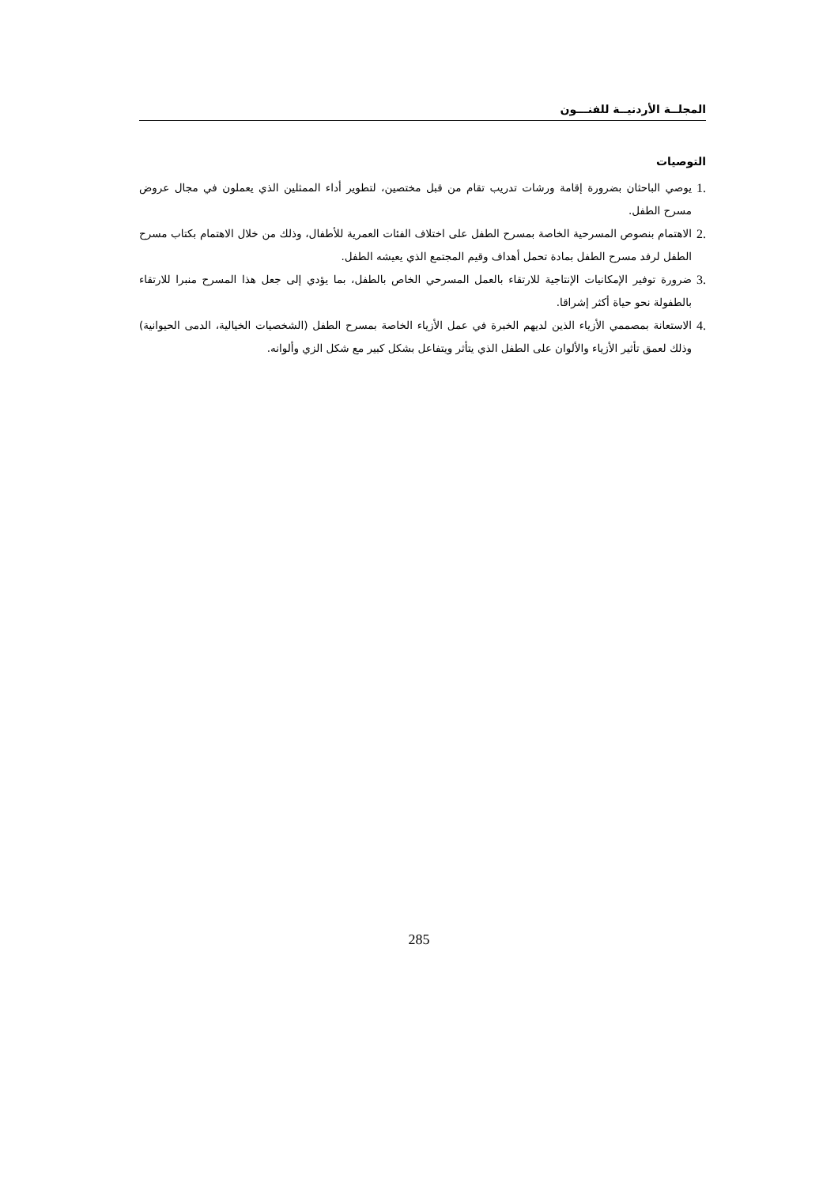المجلــة الأردنيــة للفنـــون
التوصيات
.1
يوصي الباحثان بضرورة إقامة ورشات تدريب تقام من قبل مختصين، لتطوير أداء الممثلين الذي يعملون في مجال عروض مسرح الطفل.
.2
الاهتمام بنصوص المسرحية الخاصة بمسرح الطفل على اختلاف الفئات العمرية للأطفال، وذلك من خلال الاهتمام بكتاب مسرح الطفل لرفد مسرح الطفل بمادة تحمل أهداف وقيم المجتمع الذي يعيشه الطفل.
.3
ضرورة توفير الإمكانيات الإنتاجية للارتقاء بالعمل المسرحي الخاص بالطفل، بما يؤدي إلى جعل هذا المسرح منبرا للارتقاء بالطفولة نحو حياة أكثر إشراقا.
.4
الاستعانة بمصممي الأزياء الذين لديهم الخبرة في عمل الأزياء الخاصة بمسرح الطفل (الشخصيات الخيالية، الدمى الحيوانية) وذلك لعمق تأثير الأزياء والألوان على الطفل الذي يتأثر ويتفاعل بشكل كبير مع شكل الزي وألوانه.
285